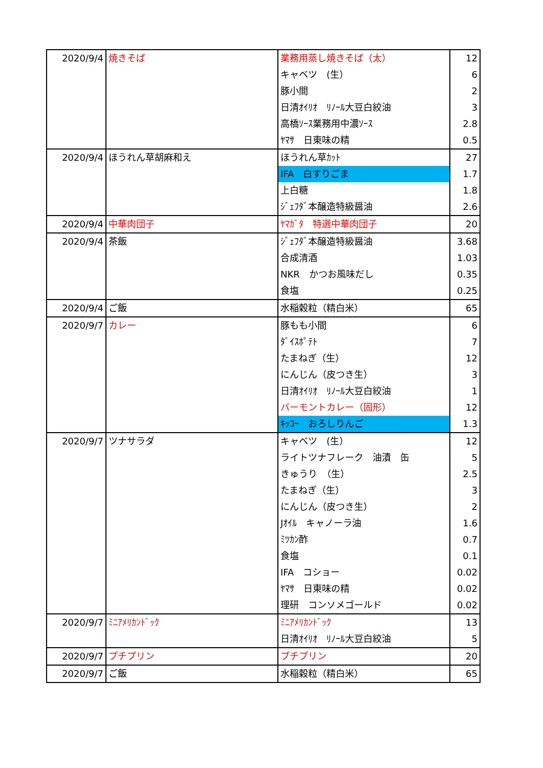| 2020/9/4 | 焼きそば | 業務用蒸し焼きそば（太） | 12 |
| | | キャベツ (生） | 6 |
| | | 豚小間 | 2 |
| | | 日清ｵｲﾘｵ ﾘﾉｰﾙ大豆白絞油 | 3 |
| | | 高橋ｿｰｽ業務用中濃ｿｰｽ | 2.8 |
| | | ﾔﾏｻ 日東味の精 | 0.5 |
| 2020/9/4 | ほうれん草胡麻和え | ほうれん草ｶｯﾄ | 27 |
| | | IFA 白すりごま | 1.7 |
| | | 上白糖 | 1.8 |
| | | ｼﾞｪﾌﾀﾞ本醸造特級醤油 | 2.6 |
| 2020/9/4 | 中華肉団子 | ﾔﾏｶﾞﾀ 特選中華肉団子 | 20 |
| 2020/9/4 | 茶飯 | ｼﾞｪﾌﾀﾞ本醸造特級醤油 | 3.68 |
| | | 合成清酒 | 1.03 |
| | | NKR かつお風味だし | 0.35 |
| | | 食塩 | 0.25 |
| 2020/9/4 | ご飯 | 水稲穀粒（精白米） | 65 |
| 2020/9/7 | カレー | 豚もも小間 | 6 |
| | | ﾀﾞｲｽﾎﾟﾃﾄ | 7 |
| | | たまねぎ（生） | 12 |
| | | にんじん（皮つき生） | 3 |
| | | 日清ｵｲﾘｵ ﾘﾉｰﾙ大豆白絞油 | 1 |
| | | バーモントカレー（固形） | 12 |
| | | ｷｯｺｰ おろしりんご | 1.3 |
| 2020/9/7 | ツナサラダ | キャベツ (生） | 12 |
| | | ライトツナフレーク 油漬 缶 | 5 |
| | | きゅうり （生） | 2.5 |
| | | たまねぎ（生） | 3 |
| | | にんじん（皮つき生） | 2 |
| | | Jｵｲﾙ キャノーラ油 | 1.6 |
| | | ﾐﾂｶﾝ酢 | 0.7 |
| | | 食塩 | 0.1 |
| | | IFA コショー | 0.02 |
| | | ﾔﾏｻ 日東味の精 | 0.02 |
| | | 理研 コンソメゴールド | 0.02 |
| 2020/9/7 | ﾐﾆｱﾒﾘｶﾝﾄﾞｯｸ | ﾐﾆｱﾒﾘｶﾝﾄﾞｯｸ | 13 |
| | | 日清ｵｲﾘｵ ﾘﾉｰﾙ大豆白絞油 | 5 |
| 2020/9/7 | プチプリン | プチプリン | 20 |
| 2020/9/7 | ご飯 | 水稲穀粒（精白米） | 65 |